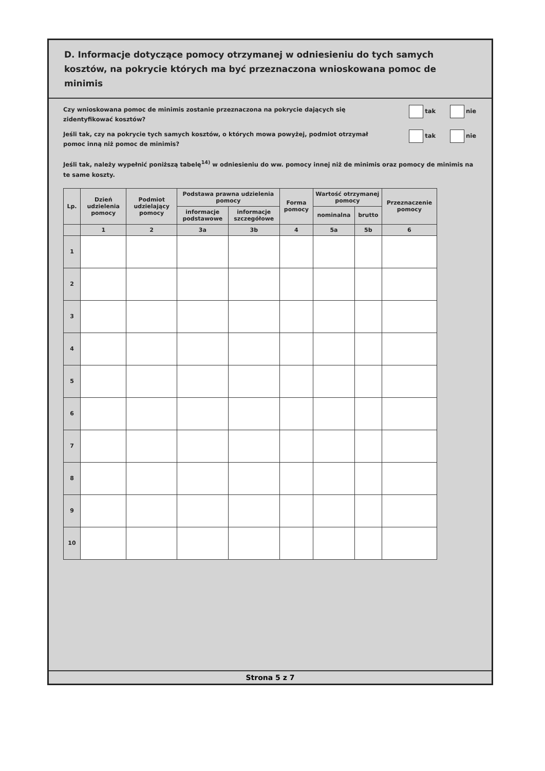D. Informacje dotyczące pomocy otrzymanej w odniesieniu do tych samych kosztów, na pokrycie których ma być przeznaczona wnioskowana pomoc de minimis
Czy wnioskowana pomoc de minimis zostanie przeznaczona na pokrycie dających się zidentyfikować kosztów?
tak nie
Jeśli tak, czy na pokrycie tych samych kosztów, o których mowa powyżej, podmiot otrzymał pomoc inną niż pomoc de minimis?
tak nie
Jeśli tak, należy wypełnić poniższą tabelę<sup>14)</sup> w odniesieniu do ww. pomocy innej niż de minimis oraz pomocy de minimis na te same koszty.
| Lp. | Dzień udzielenia pomocy | Podmiot udzielający pomocy | Podstawa prawna udzielenia pomocy | | Forma pomocy | Wartość otrzymanej pomocy | | Przeznaczenie pomocy |
| --- | --- | --- | --- | --- | --- | --- | --- | --- |
| | | | informacje podstawowe | informacje szczegółowe | | nominalna | brutto | |
| | 1 | 2 | 3a | 3b | 4 | 5a | 5b | 6 |
| 1 | | | | | | | | |
| 2 | | | | | | | | |
| 3 | | | | | | | | |
| 4 | | | | | | | | |
| 5 | | | | | | | | |
| 6 | | | | | | | | |
| 7 | | | | | | | | |
| 8 | | | | | | | | |
| 9 | | | | | | | | |
| 10 | | | | | | | | |
Strona 5 z 7